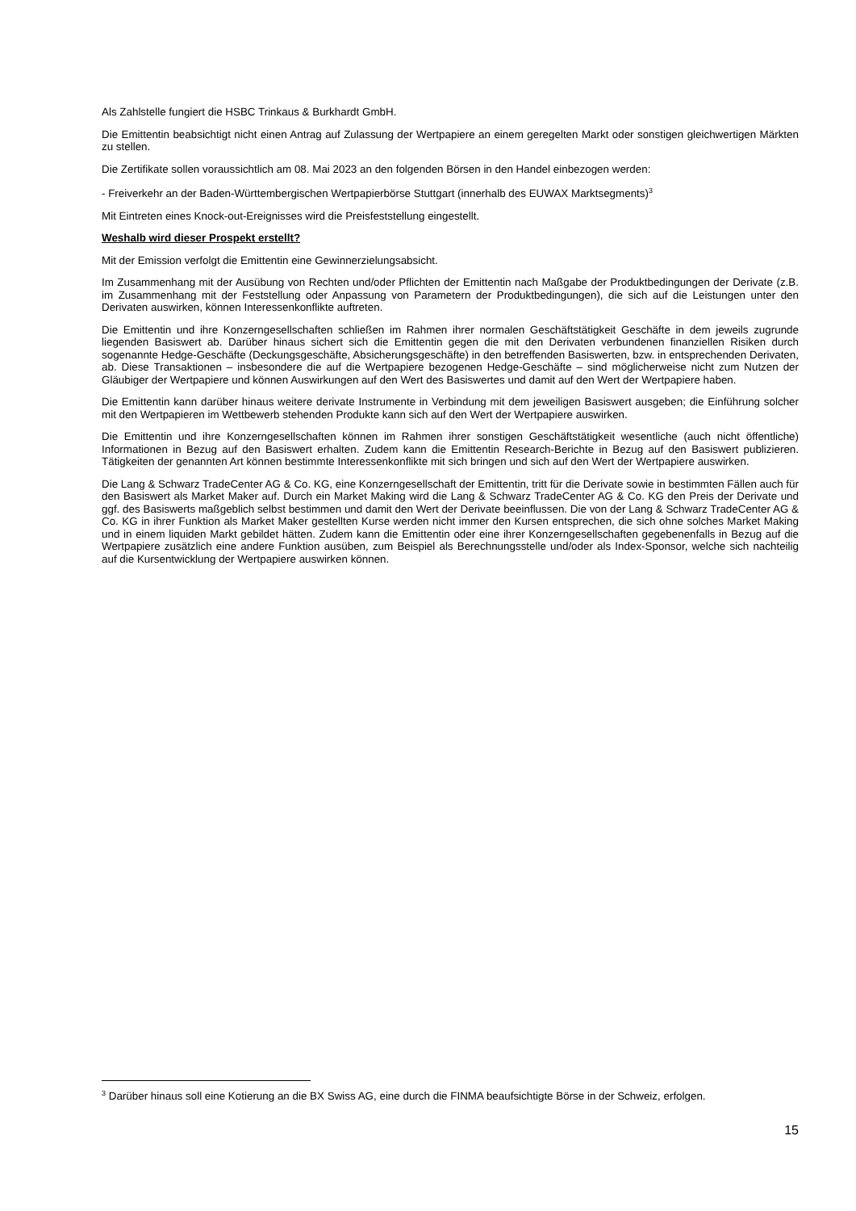Als Zahlstelle fungiert die HSBC Trinkaus & Burkhardt GmbH.
Die Emittentin beabsichtigt nicht einen Antrag auf Zulassung der Wertpapiere an einem geregelten Markt oder sonstigen gleichwertigen Märkten zu stellen.
Die Zertifikate sollen voraussichtlich am 08. Mai 2023 an den folgenden Börsen in den Handel einbezogen werden:
- Freiverkehr an der Baden-Württembergischen Wertpapierbörse Stuttgart (innerhalb des EUWAX Marktsegments)<sup>3</sup>
Mit Eintreten eines Knock-out-Ereignisses wird die Preisfeststellung eingestellt.
Weshalb wird dieser Prospekt erstellt?
Mit der Emission verfolgt die Emittentin eine Gewinnerzielungsabsicht.
Im Zusammenhang mit der Ausübung von Rechten und/oder Pflichten der Emittentin nach Maßgabe der Produktbedingungen der Derivate (z.B. im Zusammenhang mit der Feststellung oder Anpassung von Parametern der Produktbedingungen), die sich auf die Leistungen unter den Derivaten auswirken, können Interessenkonflikte auftreten.
Die Emittentin und ihre Konzerngesellschaften schließen im Rahmen ihrer normalen Geschäftstätigkeit Geschäfte in dem jeweils zugrunde liegenden Basiswert ab. Darüber hinaus sichert sich die Emittentin gegen die mit den Derivaten verbundenen finanziellen Risiken durch sogenannte Hedge-Geschäfte (Deckungsgeschäfte, Absicherungsgeschäfte) in den betreffenden Basiswerten, bzw. in entsprechenden Derivaten, ab. Diese Transaktionen – insbesondere die auf die Wertpapiere bezogenen Hedge-Geschäfte – sind möglicherweise nicht zum Nutzen der Gläubiger der Wertpapiere und können Auswirkungen auf den Wert des Basiswertes und damit auf den Wert der Wertpapiere haben.
Die Emittentin kann darüber hinaus weitere derivate Instrumente in Verbindung mit dem jeweiligen Basiswert ausgeben; die Einführung solcher mit den Wertpapieren im Wettbewerb stehenden Produkte kann sich auf den Wert der Wertpapiere auswirken.
Die Emittentin und ihre Konzerngesellschaften können im Rahmen ihrer sonstigen Geschäftstätigkeit wesentliche (auch nicht öffentliche) Informationen in Bezug auf den Basiswert erhalten. Zudem kann die Emittentin Research-Berichte in Bezug auf den Basiswert publizieren. Tätigkeiten der genannten Art können bestimmte Interessenkonflikte mit sich bringen und sich auf den Wert der Wertpapiere auswirken.
Die Lang & Schwarz TradeCenter AG & Co. KG, eine Konzerngesellschaft der Emittentin, tritt für die Derivate sowie in bestimmten Fällen auch für den Basiswert als Market Maker auf. Durch ein Market Making wird die Lang & Schwarz TradeCenter AG & Co. KG den Preis der Derivate und ggf. des Basiswerts maßgeblich selbst bestimmen und damit den Wert der Derivate beeinflussen. Die von der Lang & Schwarz TradeCenter AG & Co. KG in ihrer Funktion als Market Maker gestellten Kurse werden nicht immer den Kursen entsprechen, die sich ohne solches Market Making und in einem liquiden Markt gebildet hätten. Zudem kann die Emittentin oder eine ihrer Konzerngesellschaften gegebenenfalls in Bezug auf die Wertpapiere zusätzlich eine andere Funktion ausüben, zum Beispiel als Berechnungsstelle und/oder als Index-Sponsor, welche sich nachteilig auf die Kursentwicklung der Wertpapiere auswirken können.
<sup>3</sup> Darüber hinaus soll eine Kotierung an die BX Swiss AG, eine durch die FINMA beaufsichtigte Börse in der Schweiz, erfolgen.
15